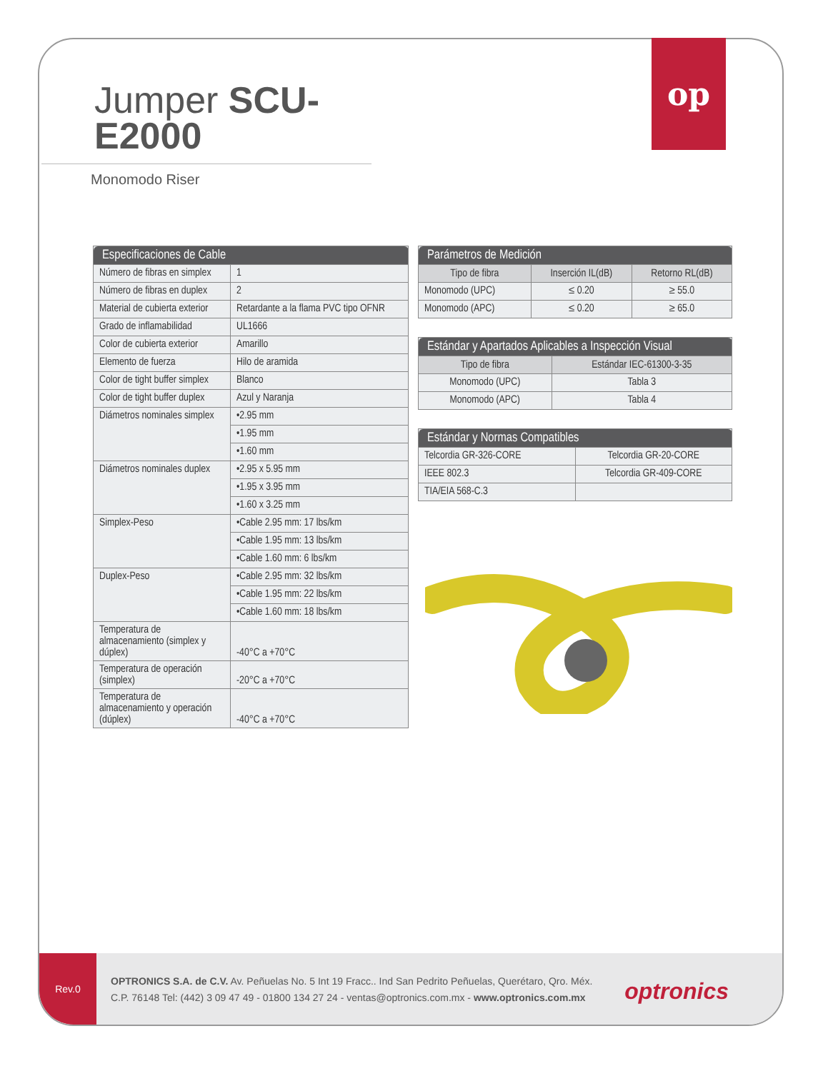Rev.0
OPTRONICS S.A. de C.V. Av. Peñuelas No. 5 Int 19 Fracc.. Ind San Pedrito Peñuelas, Querétaro, Qro. Méx.
C.P. 76148 Tel: (442) 3 09 47 49 - 01800 134 27 24 - ventas@optronics.com.mx - www.optronics.com.mx
optronics
op
Jumper SCU-E2000
Monomodo Riser
| Especificaciones de Cable | |
| --- | --- |
| Número de fibras en simplex | 1 |
| Número de fibras en duplex | 2 |
| Material de cubierta exterior | Retardante a la flama PVC tipo OFNR |
| Grado de inflamabilidad | UL1666 |
| Color de cubierta exterior | Amarillo |
| Elemento de fuerza | Hilo de aramida |
| Color de tight buffer simplex | Blanco |
| Color de tight buffer duplex | Azul y Naranja |
| Diámetros nominales simplex | •2.95 mm |
| | •1.95 mm |
| | •1.60 mm |
| Diámetros nominales duplex | •2.95 x 5.95 mm |
| | •1.95 x 3.95 mm |
| | •1.60 x 3.25 mm |
| Simplex-Peso | •Cable 2.95 mm: 17 lbs/km |
| | •Cable 1.95 mm: 13 lbs/km |
| | •Cable 1.60 mm: 6 lbs/km |
| Duplex-Peso | •Cable 2.95 mm: 32 lbs/km |
| | •Cable 1.95 mm: 22 lbs/km |
| | •Cable 1.60 mm: 18 lbs/km |
| Temperatura de almacenamiento (simplex y dúplex) | -40°C a +70°C |
| Temperatura de operación (simplex) | -20°C a +70°C |
| Temperatura de almacenamiento y operación (dúplex) | -40°C a +70°C |
| Parámetros de Medición | | |
| --- | --- | --- |
| Tipo de fibra | Inserción IL(dB) | Retorno RL(dB) |
| Monomodo (UPC) | ≤ 0.20 | ≥ 55.0 |
| Monomodo (APC) | ≤ 0.20 | ≥ 65.0 |
| Estándar y Apartados Aplicables a Inspección Visual | |
| --- | --- |
| Tipo de fibra | Estándar IEC-61300-3-35 |
| Monomodo (UPC) | Tabla 3 |
| Monomodo (APC) | Tabla 4 |
| Estándar y Normas Compatibles | |
| --- | --- |
| Telcordia GR-326-CORE | Telcordia GR-20-CORE |
| IEEE 802.3 | Telcordia GR-409-CORE |
| TIA/EIA 568-C.3 | |